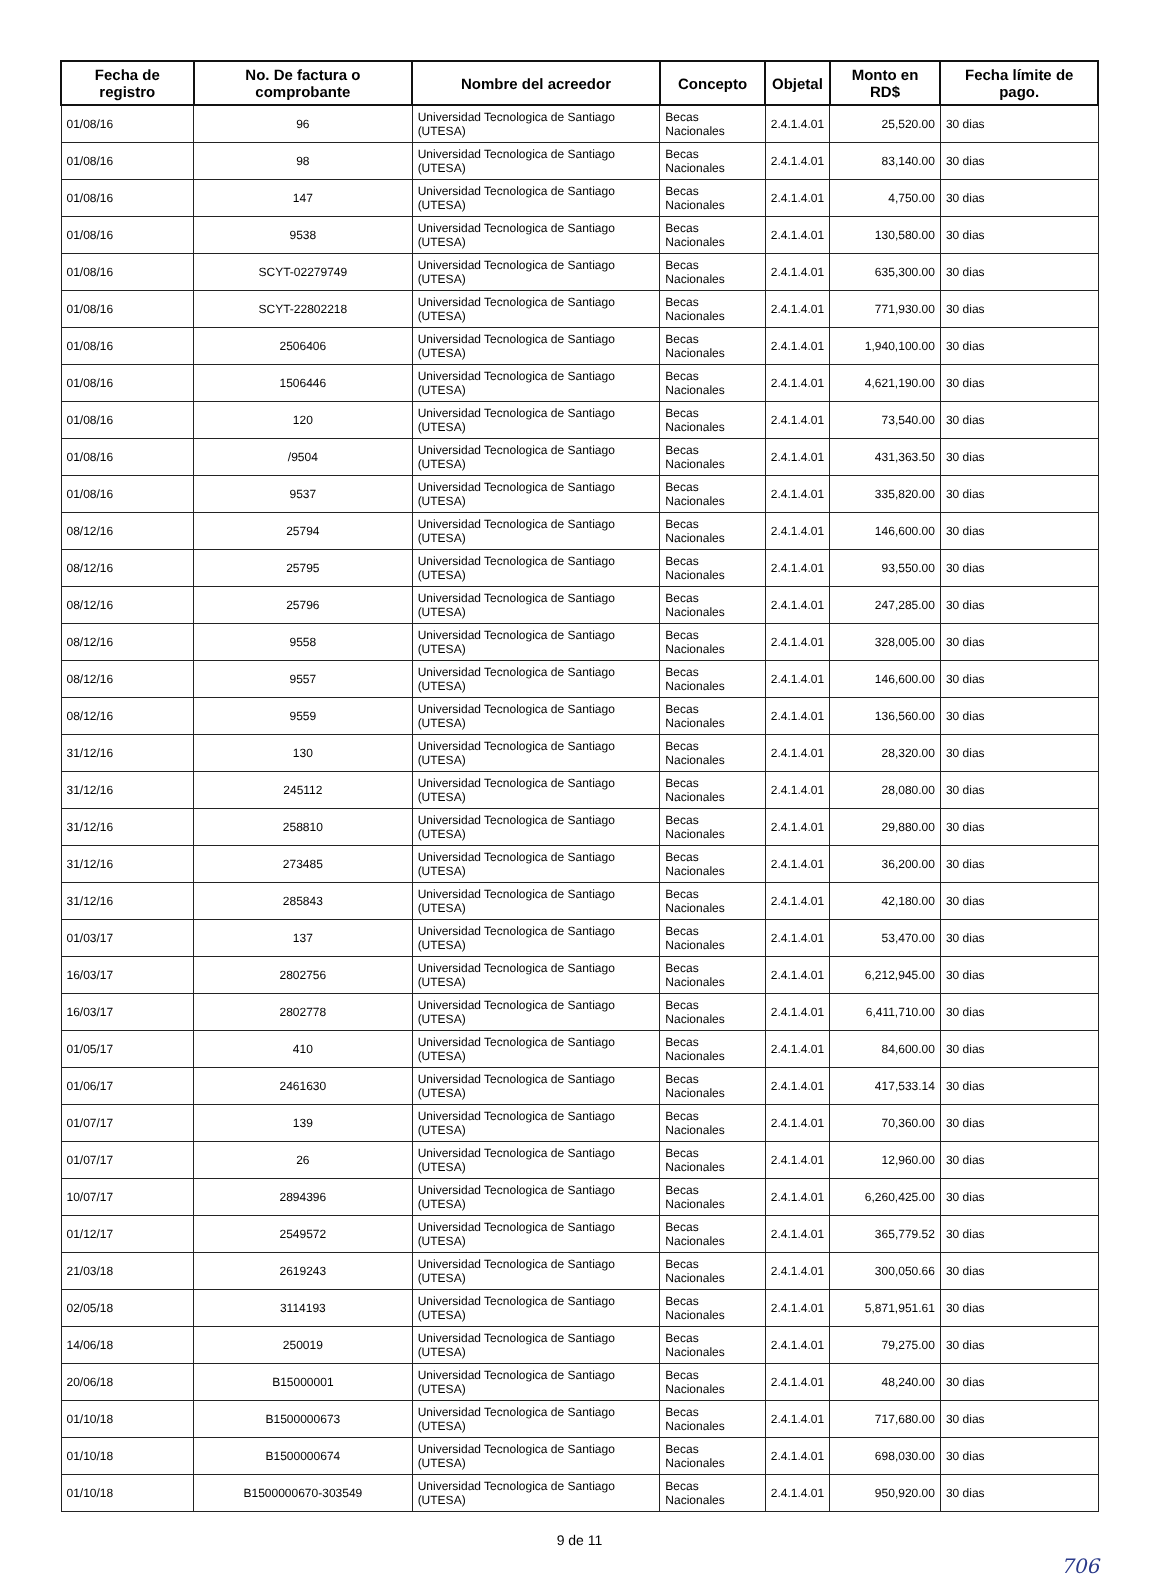| Fecha de registro | No. De factura o comprobante | Nombre del acreedor | Concepto | Objetal | Monto en RD$ | Fecha límite de pago. |
| --- | --- | --- | --- | --- | --- | --- |
| 01/08/16 | 96 | Universidad Tecnologica de Santiago (UTESA) | Becas Nacionales | 2.4.1.4.01 | 25,520.00 | 30 dias |
| 01/08/16 | 98 | Universidad Tecnologica de Santiago (UTESA) | Becas Nacionales | 2.4.1.4.01 | 83,140.00 | 30 dias |
| 01/08/16 | 147 | Universidad Tecnologica de Santiago (UTESA) | Becas Nacionales | 2.4.1.4.01 | 4,750.00 | 30 dias |
| 01/08/16 | 9538 | Universidad Tecnologica de Santiago (UTESA) | Becas Nacionales | 2.4.1.4.01 | 130,580.00 | 30 dias |
| 01/08/16 | SCYT-02279749 | Universidad Tecnologica de Santiago (UTESA) | Becas Nacionales | 2.4.1.4.01 | 635,300.00 | 30 dias |
| 01/08/16 | SCYT-22802218 | Universidad Tecnologica de Santiago (UTESA) | Becas Nacionales | 2.4.1.4.01 | 771,930.00 | 30 dias |
| 01/08/16 | 2506406 | Universidad Tecnologica de Santiago (UTESA) | Becas Nacionales | 2.4.1.4.01 | 1,940,100.00 | 30 dias |
| 01/08/16 | 1506446 | Universidad Tecnologica de Santiago (UTESA) | Becas Nacionales | 2.4.1.4.01 | 4,621,190.00 | 30 dias |
| 01/08/16 | 120 | Universidad Tecnologica de Santiago (UTESA) | Becas Nacionales | 2.4.1.4.01 | 73,540.00 | 30 dias |
| 01/08/16 | /9504 | Universidad Tecnologica de Santiago (UTESA) | Becas Nacionales | 2.4.1.4.01 | 431,363.50 | 30 dias |
| 01/08/16 | 9537 | Universidad Tecnologica de Santiago (UTESA) | Becas Nacionales | 2.4.1.4.01 | 335,820.00 | 30 dias |
| 08/12/16 | 25794 | Universidad Tecnologica de Santiago (UTESA) | Becas Nacionales | 2.4.1.4.01 | 146,600.00 | 30 dias |
| 08/12/16 | 25795 | Universidad Tecnologica de Santiago (UTESA) | Becas Nacionales | 2.4.1.4.01 | 93,550.00 | 30 dias |
| 08/12/16 | 25796 | Universidad Tecnologica de Santiago (UTESA) | Becas Nacionales | 2.4.1.4.01 | 247,285.00 | 30 dias |
| 08/12/16 | 9558 | Universidad Tecnologica de Santiago (UTESA) | Becas Nacionales | 2.4.1.4.01 | 328,005.00 | 30 dias |
| 08/12/16 | 9557 | Universidad Tecnologica de Santiago (UTESA) | Becas Nacionales | 2.4.1.4.01 | 146,600.00 | 30 dias |
| 08/12/16 | 9559 | Universidad Tecnologica de Santiago (UTESA) | Becas Nacionales | 2.4.1.4.01 | 136,560.00 | 30 dias |
| 31/12/16 | 130 | Universidad Tecnologica de Santiago (UTESA) | Becas Nacionales | 2.4.1.4.01 | 28,320.00 | 30 dias |
| 31/12/16 | 245112 | Universidad Tecnologica de Santiago (UTESA) | Becas Nacionales | 2.4.1.4.01 | 28,080.00 | 30 dias |
| 31/12/16 | 258810 | Universidad Tecnologica de Santiago (UTESA) | Becas Nacionales | 2.4.1.4.01 | 29,880.00 | 30 dias |
| 31/12/16 | 273485 | Universidad Tecnologica de Santiago (UTESA) | Becas Nacionales | 2.4.1.4.01 | 36,200.00 | 30 dias |
| 31/12/16 | 285843 | Universidad Tecnologica de Santiago (UTESA) | Becas Nacionales | 2.4.1.4.01 | 42,180.00 | 30 dias |
| 01/03/17 | 137 | Universidad Tecnologica de Santiago (UTESA) | Becas Nacionales | 2.4.1.4.01 | 53,470.00 | 30 dias |
| 16/03/17 | 2802756 | Universidad Tecnologica de Santiago (UTESA) | Becas Nacionales | 2.4.1.4.01 | 6,212,945.00 | 30 dias |
| 16/03/17 | 2802778 | Universidad Tecnologica de Santiago (UTESA) | Becas Nacionales | 2.4.1.4.01 | 6,411,710.00 | 30 dias |
| 01/05/17 | 410 | Universidad Tecnologica de Santiago (UTESA) | Becas Nacionales | 2.4.1.4.01 | 84,600.00 | 30 dias |
| 01/06/17 | 2461630 | Universidad Tecnologica de Santiago (UTESA) | Becas Nacionales | 2.4.1.4.01 | 417,533.14 | 30 dias |
| 01/07/17 | 139 | Universidad Tecnologica de Santiago (UTESA) | Becas Nacionales | 2.4.1.4.01 | 70,360.00 | 30 dias |
| 01/07/17 | 26 | Universidad Tecnologica de Santiago (UTESA) | Becas Nacionales | 2.4.1.4.01 | 12,960.00 | 30 dias |
| 10/07/17 | 2894396 | Universidad Tecnologica de Santiago (UTESA) | Becas Nacionales | 2.4.1.4.01 | 6,260,425.00 | 30 dias |
| 01/12/17 | 2549572 | Universidad Tecnologica de Santiago (UTESA) | Becas Nacionales | 2.4.1.4.01 | 365,779.52 | 30 dias |
| 21/03/18 | 2619243 | Universidad Tecnologica de Santiago (UTESA) | Becas Nacionales | 2.4.1.4.01 | 300,050.66 | 30 dias |
| 02/05/18 | 3114193 | Universidad Tecnologica de Santiago (UTESA) | Becas Nacionales | 2.4.1.4.01 | 5,871,951.61 | 30 dias |
| 14/06/18 | 250019 | Universidad Tecnologica de Santiago (UTESA) | Becas Nacionales | 2.4.1.4.01 | 79,275.00 | 30 dias |
| 20/06/18 | B15000001 | Universidad Tecnologica de Santiago (UTESA) | Becas Nacionales | 2.4.1.4.01 | 48,240.00 | 30 dias |
| 01/10/18 | B1500000673 | Universidad Tecnologica de Santiago (UTESA) | Becas Nacionales | 2.4.1.4.01 | 717,680.00 | 30 dias |
| 01/10/18 | B1500000674 | Universidad Tecnologica de Santiago (UTESA) | Becas Nacionales | 2.4.1.4.01 | 698,030.00 | 30 dias |
| 01/10/18 | B1500000670-303549 | Universidad Tecnologica de Santiago (UTESA) | Becas Nacionales | 2.4.1.4.01 | 950,920.00 | 30 dias |
9 de 11
706